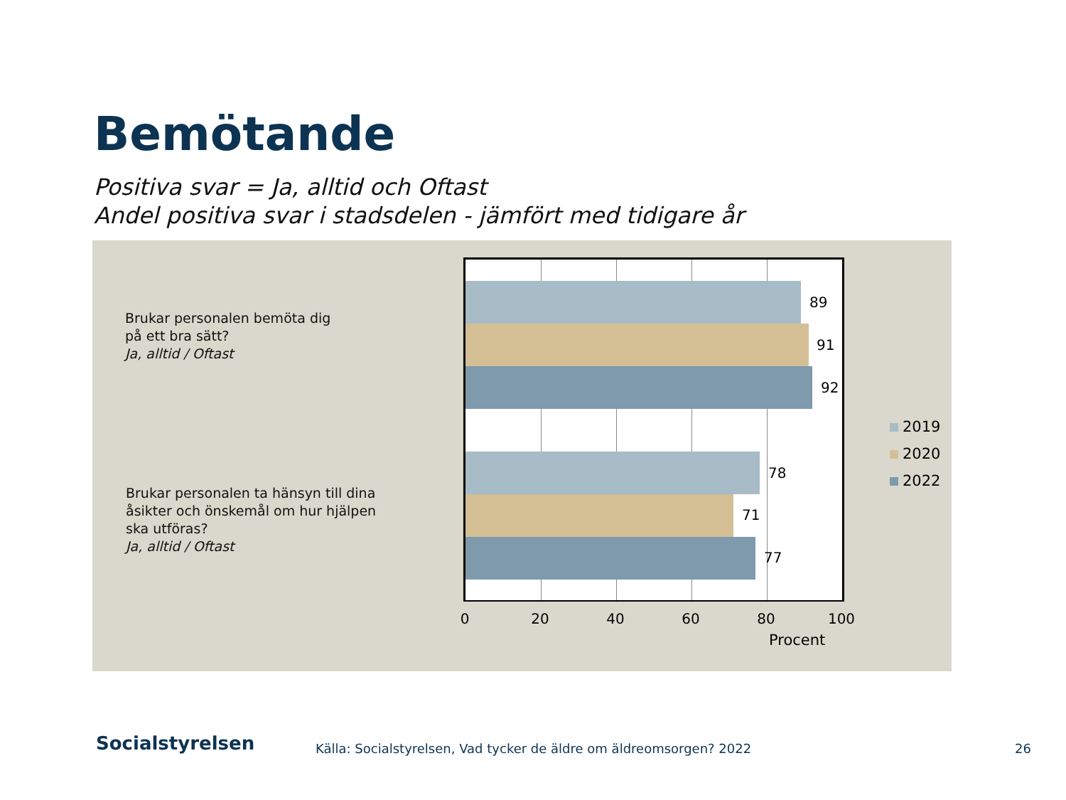Bemötande
Positiva svar = Ja, alltid och Oftast
Andel positiva svar i stadsdelen - jämfört med tidigare år
Brukar personalen bemöta dig
på ett bra sätt?
Ja, alltid / Oftast
Brukar personalen ta hänsyn till dina
åsikter och önskemål om hur hjälpen
ska utföras?
Ja, alltid / Oftast
89
91
92
78
71
77
0 20 40 60 80 100
Procent
2019
2020
2022
Socialstyrelsen
Källa: Socialstyrelsen, Vad tycker de äldre om äldreomsorgen? 2022
26